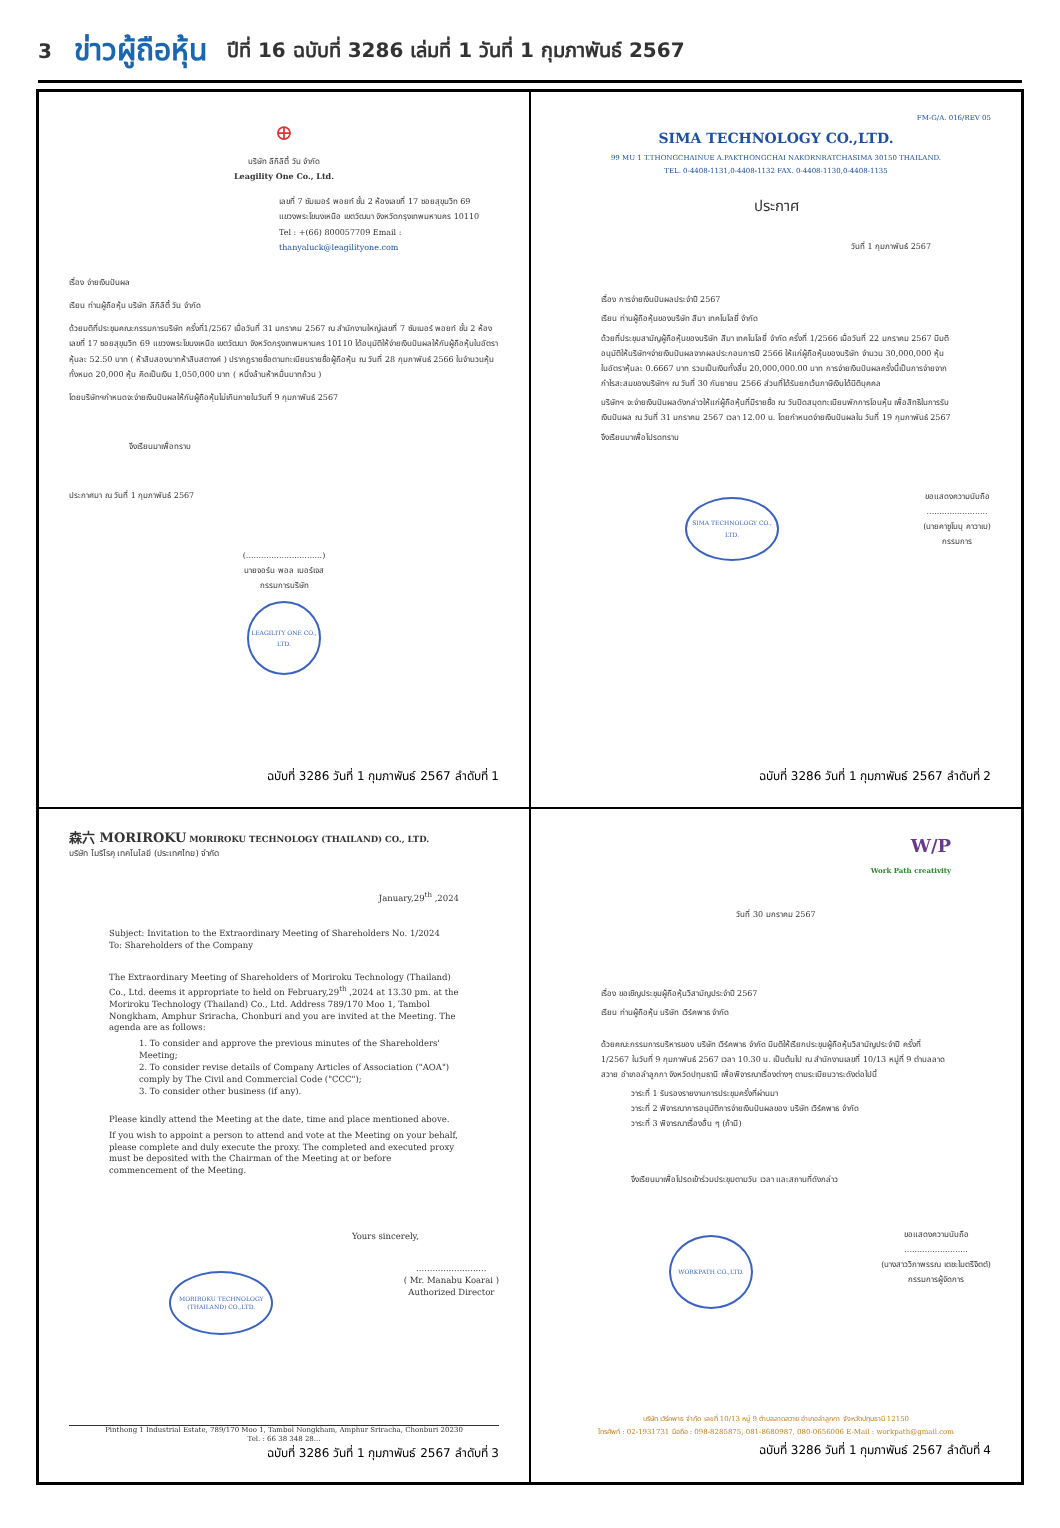3 ข่าวผู้ถือหุ้น ปีที่ 16 ฉบับที่ 3286 เล่มที่ 1 วันที่ 1 กุมภาพันธ์ 2567
⊕
บริษัท ลีกิลิตี้ วัน จำกัด
Leagility One Co., Ltd.
เลขที่ 7 ซัมเมอร์ พอยท์ ชั้น 2 ห้องเลขที่ 17 ซอยสุขุมวิท 69
แขวงพระโขนงเหนือ เขตวัฒนา จังหวัดกรุงเทพมหานคร 10110
Tel : +(66) 800057709 Email : thanyaluck@leagilityone.com
เรื่อง จ่ายเงินปันผล
เรียน ท่านผู้ถือหุ้น บริษัท ลีกิลิตี้ วัน จำกัด
ด้วยมติที่ประชุมคณะกรรมการบริษัท ครั้งที่1/2567 เมื่อวันที่ 31 มกราคม 2567 ณ สำนักงานใหญ่เลขที่ 7 ซัมเมอร์ พอยท์ ชั้น 2 ห้องเลขที่ 17 ซอยสุขุมวิท 69 แขวงพระโขนงเหนือ เขตวัฒนา จังหวัดกรุงเทพมหานคร 10110 ได้อนุมัติให้จ่ายเงินปันผลให้กับผู้ถือหุ้นในอัตราหุ้นละ 52.50 บาท ( ห้าสิบสองบาทห้าสิบสตางค์ ) ปรากฏรายชื่อตามทะเบียนรายชื่อผู้ถือหุ้น ณ วันที่ 28 กุมภาพันธ์ 2566 ในจำนวนหุ้นทั้งหมด 20,000 หุ้น คิดเป็นเงิน 1,050,000 บาท ( หนึ่งล้านห้าหมื่นบาทถ้วน )
โดยบริษัทฯกำหนดจะจ่ายเงินปันผลให้กับผู้ถือหุ้นไม่เกินภายในวันที่ 9 กุมภาพันธ์ 2567
จึงเรียนมาเพื่อทราบ
ประกาศมา ณ วันที่ 1 กุมภาพันธ์ 2567
(..............................)
นายจอร์น พอล เบอร์เจส
กรรมการบริษัท
LEAGILITY ONE CO., LTD.
ฉบับที่ 3286 วันที่ 1 กุมภาพันธ์ 2567 ลำดับที่ 1
FM-G/A. 016/REV 05
SIMA TECHNOLOGY CO.,LTD.
99 MU 1 T.THONGCHAINUE A.PAKTHONGCHAI NAKORNRATCHASIMA 30150 THAILAND.
TEL. 0-4408-1131,0-4408-1132 FAX. 0-4408-1130,0-4408-1135
ประกาศ
วันที่ 1 กุมภาพันธ์ 2567
เรื่อง การจ่ายเงินปันผลประจำปี 2567
เรียน ท่านผู้ถือหุ้นของบริษัท สีมา เทคโนโลยี่ จำกัด
ด้วยที่ประชุมสามัญผู้ถือหุ้นของบริษัท สีมา เทคโนโลยี่ จำกัด ครั้งที่ 1/2566 เมื่อวันที่ 22 มกราคม 2567 มีมติอนุมัติให้บริษัทฯจ่ายเงินปันผลจากผลประกอบการปี 2566 ให้แก่ผู้ถือหุ้นของบริษัท จำนวน 30,000,000 หุ้น ในอัตราหุ้นละ 0.6667 บาท รวมเป็นเงินทั้งสิ้น 20,000,000.00 บาท การจ่ายเงินปันผลครั้งนี้เป็นการจ่ายจากกำไรสะสมของบริษัทฯ ณ วันที่ 30 กันยายน 2566 ส่วนที่ได้รับยกเว้นภาษีเงินได้นิติบุคคล
บริษัทฯ จะจ่ายเงินปันผลดังกล่าวให้แก่ผู้ถือหุ้นที่มีรายชื่อ ณ วันปิดสมุดทะเบียนพักการโอนหุ้น เพื่อสิทธิในการรับเงินปันผล ณ วันที่ 31 มกราคม 2567 เวลา 12.00 น. โดยกำหนดจ่ายเงินปันผลใน วันที่ 19 กุมภาพันธ์ 2567
จึงเรียนมาเพื่อโปรดทราบ
SIMA TECHNOLOGY CO., LTD.
ขอแสดงความนับถือ
........................
(นายคาซูโนบุ คาวาเบ)
กรรมการ
ฉบับที่ 3286 วันที่ 1 กุมภาพันธ์ 2567 ลำดับที่ 2
森六 MORIROKU MORIROKU TECHNOLOGY (THAILAND) CO., LTD.
บริษัท โมริโรคุ เทคโนโลยี (ประเทศไทย) จำกัด
January,29<sup>th</sup> ,2024
Subject: Invitation to the Extraordinary Meeting of Shareholders No. 1/2024
To: Shareholders of the Company
The Extraordinary Meeting of Shareholders of Moriroku Technology (Thailand) Co., Ltd. deems it appropriate to held on February,29<sup>th</sup> ,2024 at 13.30 pm. at the Moriroku Technology (Thailand) Co., Ltd. Address 789/170 Moo 1, Tambol Nongkham, Amphur Sriracha, Chonburi and you are invited at the Meeting. The agenda are as follows:
1. To consider and approve the previous minutes of the Shareholders' Meeting;
2. To consider revise details of Company Articles of Association ("AOA") comply by The Civil and Commercial Code ("CCC");
3. To consider other business (if any).
Please kindly attend the Meeting at the date, time and place mentioned above.
If you wish to appoint a person to attend and vote at the Meeting on your behalf, please complete and duly execute the proxy. The completed and executed proxy must be deposited with the Chairman of the Meeting at or before commencement of the Meeting.
Yours sincerely,
MORIROKU TECHNOLOGY (THAILAND) CO.,LTD.
..........................
( Mr. Manabu Koarai )
Authorized Director
Pinthong 1 Industrial Estate, 789/170 Moo 1, Tambol Nongkham, Amphur Sriracha, Chonburi 20230
Tel. : 66 38 348 28...
ฉบับที่ 3286 วันที่ 1 กุมภาพันธ์ 2567 ลำดับที่ 3
W/P
Work Path creativity
วันที่ 30 มกราคม 2567
เรื่อง ขอเชิญประชุมผู้ถือหุ้นวิสามัญประจำปี 2567
เรียน ท่านผู้ถือหุ้น บริษัท เวิร์คพาธ จำกัด
ด้วยคณะกรรมการบริหารของ บริษัท เวิร์คพาธ จำกัด มีมติให้เรียกประชุมผู้ถือหุ้นวิสามัญประจำปี ครั้งที่ 1/2567 ในวันที่ 9 กุมภาพันธ์ 2567 เวลา 10.30 น. เป็นต้นไป ณ สำนักงานเลขที่ 10/13 หมู่ที่ 9 ตำบลลาดสวาย อำเภอลำลูกกา จังหวัดปทุมธานี เพื่อพิจารณาเรื่องต่างๆ ตามระเบียบวาระดังต่อไปนี้
วาระที่ 1 รับรองรายงานการประชุมครั้งที่ผ่านมา
วาระที่ 2 พิจารณาการอนุมัติการจ่ายเงินปันผลของ บริษัท เวิร์คพาธ จำกัด
วาระที่ 3 พิจารณาเรื่องอื่น ๆ (ถ้ามี)
จึงเรียนมาเพื่อโปรดเข้าร่วมประชุมตามวัน เวลา และสถานที่ดังกล่าว
WORKPATH CO.,LTD.
ขอแสดงความนับถือ
.........................
(นางสาววิภาพรรณ เตชะไมตรีจิตต์)
กรรมการผู้จัดการ
บริษัท เวิร์คพาธ จำกัด เลขที่ 10/13 หมู่ 9 ตำบลลาดสวาย อำเภอลำลูกกา จังหวัดปทุมธานี 12150
โทรศัพท์ : 02-1931731 มือถือ : 098-8285875, 081-8680987, 080-0656006 E-Mail : workpath@gmail.com
ฉบับที่ 3286 วันที่ 1 กุมภาพันธ์ 2567 ลำดับที่ 4